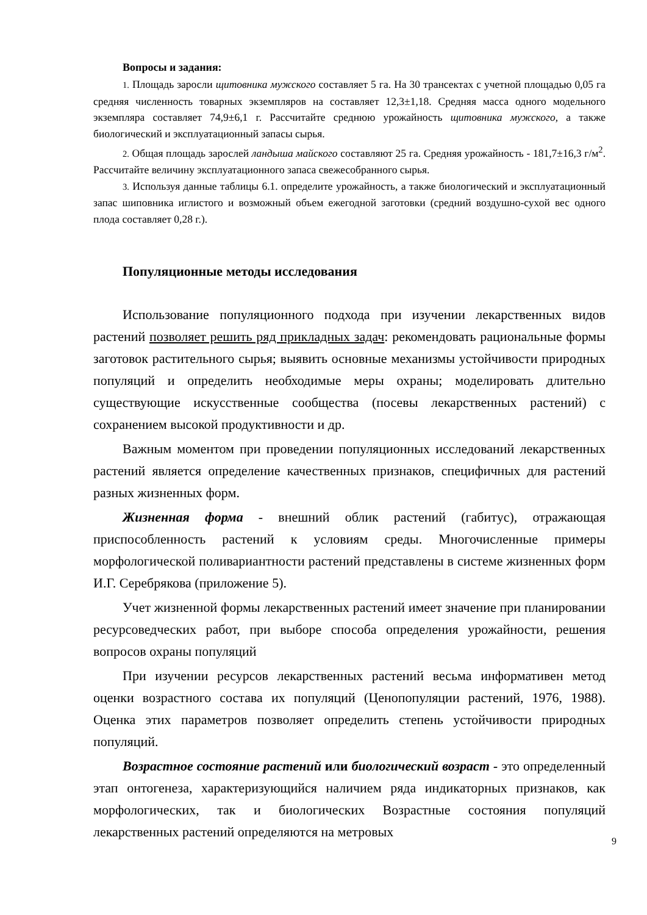Вопросы и задания:
1. Площадь заросли щитовника мужского составляет 5 га. На 30 трансектах с учетной площадью 0,05 га средняя численность товарных экземпляров на составляет 12,3±1,18. Средняя масса одного модельного экземпляра составляет 74,9±6,1 г. Рассчитайте среднюю урожайность щитовника мужского, а также биологический и эксплуатационный запасы сырья.
2. Общая площадь зарослей ландыша майского составляют 25 га. Средняя урожайность - 181,7±16,3 г/м<sup>2</sup>. Рассчитайте величину эксплуатационного запаса свежесобранного сырья.
3. Используя данные таблицы 6.1. определите урожайность, а также биологический и эксплуатационный запас шиповника иглистого и возможный объем ежегодной заготовки (средний воздушно-сухой вес одного плода составляет 0,28 г.).
Популяционные методы исследования
Использование популяционного подхода при изучении лекарственных видов растений позволяет решить ряд прикладных задач: рекомендовать рациональные формы заготовок растительного сырья; выявить основные механизмы устойчивости природных популяций и определить необходимые меры охраны; моделировать длительно существующие искусственные сообщества (посевы лекарственных растений) с сохранением высокой продуктивности и др.
Важным моментом при проведении популяционных исследований лекарственных растений является определение качественных признаков, специфичных для растений разных жизненных форм.
Жизненная форма - внешний облик растений (габитус), отражающая приспособленность растений к условиям среды. Многочисленные примеры морфологической поливариантности растений представлены в системе жизненных форм И.Г. Серебрякова (приложение 5).
Учет жизненной формы лекарственных растений имеет значение при планировании ресурсоведческих работ, при выборе способа определения урожайности, решения вопросов охраны популяций
При изучении ресурсов лекарственных растений весьма информативен метод оценки возрастного состава их популяций (Ценопопуляции растений, 1976, 1988). Оценка этих параметров позволяет определить степень устойчивости природных популяций.
Возрастное состояние растений или биологический возраст - это определенный этап онтогенеза, характеризующийся наличием ряда индикаторных признаков, как морфологических, так и биологических Возрастные состояния популяций лекарственных растений определяются на метровых
9